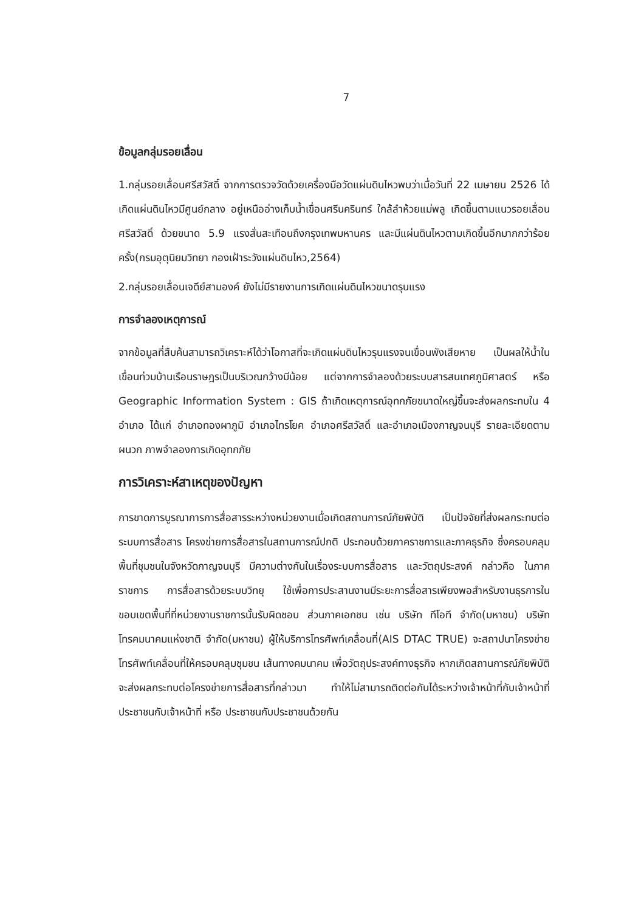7
ข้อมูลกลุ่มรอยเลื่อน
1.กลุ่มรอยเลื่อนศรีสวัสดิ์ จากการตรวจวัดด้วยเครื่องมือวัดแผ่นดินไหวพบว่าเมื่อวันที่ 22 เมษายน 2526 ได้เกิดแผ่นดินไหวมีศูนย์กลาง อยู่เหนืออ่างเก็บน้ำเขื่อนศรีนครินทร์ ใกล้ลำห้วยแม่พลู เกิดขึ้นตามแนวรอยเลื่อนศรีสวัสดิ์ ด้วยขนาด 5.9 แรงสั่นสะเทือนถึงกรุงเทพมหานคร และมีแผ่นดินไหวตามเกิดขึ้นอีกมากกว่าร้อยครั้ง(กรมอุตุนิยมวิทยา กองเฝ้าระวังแผ่นดินไหว,2564)
2.กลุ่มรอยเลื่อนเจดีย์สามองค์ ยังไม่มีรายงานการเกิดแผ่นดินไหวขนาดรุนแรง
การจำลองเหตุการณ์
จากข้อมูลที่สืบค้นสามารถวิเคราะห์ได้ว่าโอกาสที่จะเกิดแผ่นดินไหวรุนแรงจนเขื่อนพังเสียหาย เป็นผลให้น้ำในเขื่อนท่วมบ้านเรือนราษฎรเป็นบริเวณกว้างมีน้อย แต่จากการจำลองด้วยระบบสารสนเทศภูมิศาสตร์ หรือ Geographic Information System : GIS ถ้าเกิดเหตุการณ์อุทกภัยขนาดใหญ่ขึ้นจะส่งผลกระทบใน 4 อำเภอ ได้แก่ อำเภอทองผาภูมิ อำเภอไทรโยค อำเภอศรีสวัสดิ์ และอำเภอเมืองกาญจนบุรี รายละเอียดตามผนวก ภาพจำลองการเกิดอุทกภัย
การวิเคราะห์สาเหตุของปัญหา
การขาดการบูรณาการการสื่อสารระหว่างหน่วยงานเมื่อเกิดสถานการณ์ภัยพิบัติ เป็นปัจจัยที่ส่งผลกระทบต่อระบบการสื่อสาร โครงข่ายการสื่อสารในสถานการณ์ปกติ ประกอบด้วยภาคราชการและภาคธุรกิจ ซึ่งครอบคลุมพื้นที่ชุมชนในจังหวัดกาญจนบุรี มีความต่างกันในเรื่องระบบการสื่อสาร และวัตถุประสงค์ กล่าวคือ ในภาคราชการ การสื่อสารด้วยระบบวิทยุ ใช้เพื่อการประสานงานมีระยะการสื่อสารเพียงพอสำหรับงานธุรการในขอบเขตพื้นที่ที่หน่วยงานราชการนั้นรับผิดชอบ ส่วนภาคเอกชน เช่น บริษัท ทีโอที จำกัด(มหาชน) บริษัท โทรคมนาคมแห่งชาติ จำกัด(มหาชน) ผู้ให้บริการโทรศัพท์เคลื่อนที่(AIS DTAC TRUE) จะสถาปนาโครงข่ายโทรศัพท์เคลื่อนที่ให้ครอบคลุมชุมชน เส้นทางคมนาคม เพื่อวัตถุประสงค์ทางธุรกิจ หากเกิดสถานการณ์ภัยพิบัติ จะส่งผลกระทบต่อโครงข่ายการสื่อสารที่กล่าวมา ทำให้ไม่สามารถติดต่อกันได้ระหว่างเจ้าหน้าที่กับเจ้าหน้าที่ ประชาชนกับเจ้าหน้าที่ หรือ ประชาชนกับประชาชนด้วยกัน